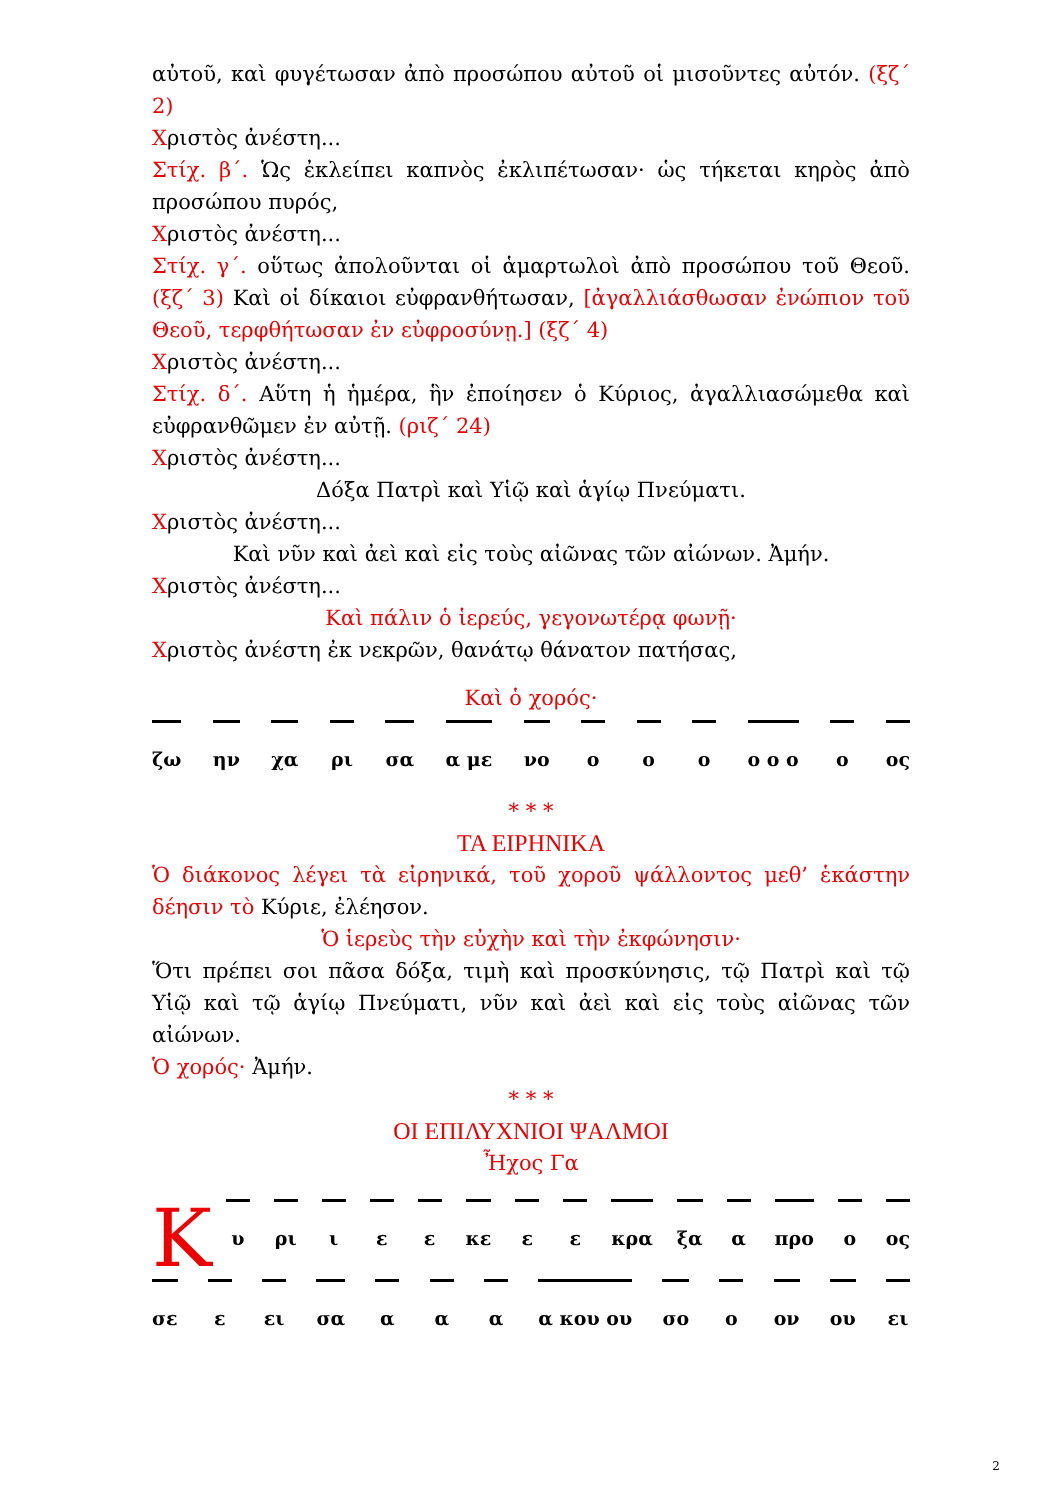αὐτοῦ, καὶ φυγέτωσαν ἀπὸ προσώπου αὐτοῦ οἱ μισοῦντες αὐτόν. (ξζ΄ 2)
Χριστὸς ἀνέστη...
Στίχ. β΄. Ὡς ἐκλείπει καπνὸς ἐκλιπέτωσαν· ὡς τήκεται κηρὸς ἀπὸ προσώπου πυρός,
Χριστὸς ἀνέστη...
Στίχ. γ΄. οὕτως ἀπολοῦνται οἱ ἁμαρτωλοὶ ἀπὸ προσώπου τοῦ Θεοῦ. (ξζ΄ 3) Καὶ οἱ δίκαιοι εὐφρανθήτωσαν, [ἀγαλλιάσθωσαν ἐνώπιον τοῦ Θεοῦ, τερφθήτωσαν ἐν εὐφροσύνῃ.] (ξζ΄ 4)
Χριστὸς ἀνέστη...
Στίχ. δ΄. Αὕτη ἡ ἡμέρα, ἣν ἐποίησεν ὁ Κύριος, ἀγαλλιασώμεθα καὶ εὐφρανθῶμεν ἐν αὐτῇ. (ριζ΄ 24)
Χριστὸς ἀνέστη...
Δόξα Πατρὶ καὶ Υἱῷ καὶ ἁγίῳ Πνεύματι.
Χριστὸς ἀνέστη...
Καὶ νῦν καὶ ἀεὶ καὶ εἰς τοὺς αἰῶνας τῶν αἰώνων. Ἀμήν.
Χριστὸς ἀνέστη...
Καὶ πάλιν ὁ ἱερεύς, γεγονωτέρᾳ φωνῇ·
Χριστὸς ἀνέστη ἐκ νεκρῶν, θανάτῳ θάνατον πατήσας,
Καὶ ὁ χορός·
ζω ην χα ρι σα α με νο ο ο ο ο ο ο ο ος
* * *
ΤΑ ΕΙΡΗΝΙΚΑ
Ὁ διάκονος λέγει τὰ εἰρηνικά, τοῦ χοροῦ ψάλλοντος μεθ’ ἑκάστην δέησιν τὸ Κύριε, ἐλέησον.
Ὁ ἱερεὺς τὴν εὐχὴν καὶ τὴν ἐκφώνησιν·
Ὅτι πρέπει σοι πᾶσα δόξα, τιμὴ καὶ προσκύνησις, τῷ Πατρὶ καὶ τῷ Υἱῷ καὶ τῷ ἁγίῳ Πνεύματι, νῦν καὶ ἀεὶ καὶ εἰς τοὺς αἰῶνας τῶν αἰώνων.
Ὁ χορός· Ἀμήν.
* * *
ΟΙ ΕΠΙΛΥΧΝΙΟΙ ΨΑΛΜΟΙ
Ἦχος Γα
Κ
υ ρι ι ε ε κε ε ε κρα ξα α προ ο ος
σε ε ει σα α α α α κου ου σο ο ον ου ει
2